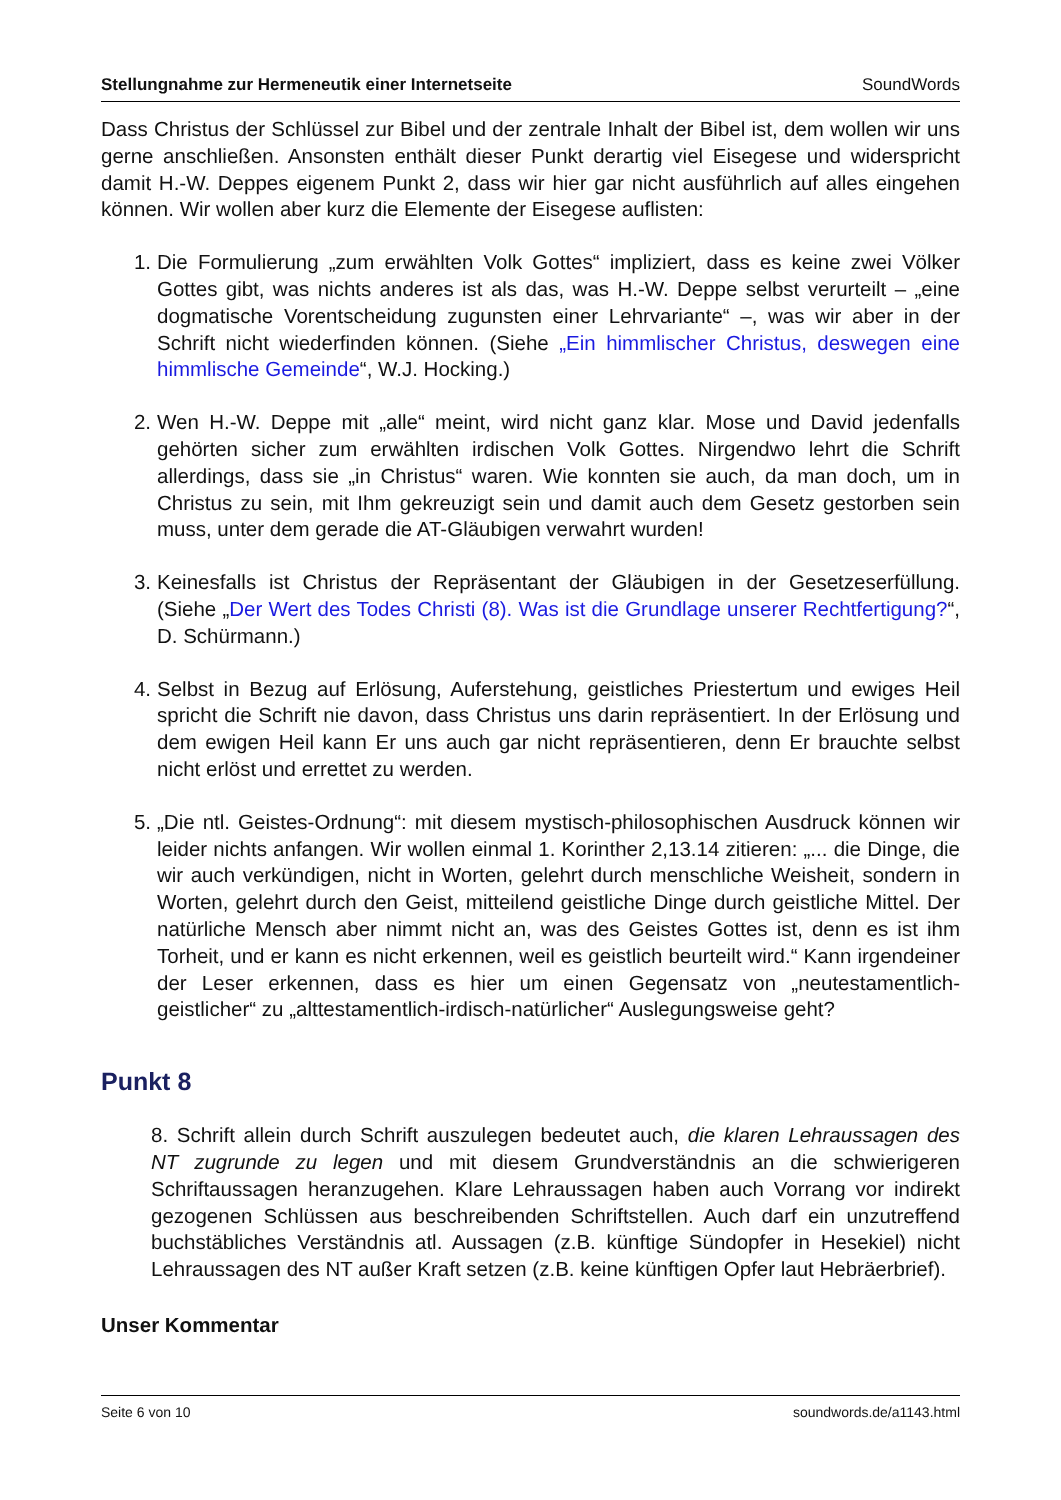Stellungnahme zur Hermeneutik einer Internetseite SoundWords
Dass Christus der Schlüssel zur Bibel und der zentrale Inhalt der Bibel ist, dem wollen wir uns gerne anschließen. Ansonsten enthält dieser Punkt derartig viel Eisegese und widerspricht damit H.-W. Deppes eigenem Punkt 2, dass wir hier gar nicht ausführlich auf alles eingehen können. Wir wollen aber kurz die Elemente der Eisegese auflisten:
1. Die Formulierung „zum erwählten Volk Gottes“ impliziert, dass es keine zwei Völker Gottes gibt, was nichts anderes ist als das, was H.-W. Deppe selbst verurteilt – „eine dogmatische Vorentscheidung zugunsten einer Lehrvariante“ –, was wir aber in der Schrift nicht wiederfinden können. (Siehe „Ein himmlischer Christus, deswegen eine himmlische Gemeinde“, W.J. Hocking.)
2. Wen H.-W. Deppe mit „alle“ meint, wird nicht ganz klar. Mose und David jedenfalls gehörten sicher zum erwählten irdischen Volk Gottes. Nirgendwo lehrt die Schrift allerdings, dass sie „in Christus“ waren. Wie konnten sie auch, da man doch, um in Christus zu sein, mit Ihm gekreuzigt sein und damit auch dem Gesetz gestorben sein muss, unter dem gerade die AT-Gläubigen verwahrt wurden!
3. Keinesfalls ist Christus der Repräsentant der Gläubigen in der Gesetzeserfüllung. (Siehe „Der Wert des Todes Christi (8). Was ist die Grundlage unserer Rechtfertigung?“, D. Schürmann.)
4. Selbst in Bezug auf Erlösung, Auferstehung, geistliches Priestertum und ewiges Heil spricht die Schrift nie davon, dass Christus uns darin repräsentiert. In der Erlösung und dem ewigen Heil kann Er uns auch gar nicht repräsentieren, denn Er brauchte selbst nicht erlöst und errettet zu werden.
5. „Die ntl. Geistes-Ordnung“: mit diesem mystisch-philosophischen Ausdruck können wir leider nichts anfangen. Wir wollen einmal 1. Korinther 2,13.14 zitieren: „... die Dinge, die wir auch verkündigen, nicht in Worten, gelehrt durch menschliche Weisheit, sondern in Worten, gelehrt durch den Geist, mitteilend geistliche Dinge durch geistliche Mittel. Der natürliche Mensch aber nimmt nicht an, was des Geistes Gottes ist, denn es ist ihm Torheit, und er kann es nicht erkennen, weil es geistlich beurteilt wird.“ Kann irgendeiner der Leser erkennen, dass es hier um einen Gegensatz von „neutestamentlich-geistlicher“ zu „alttestamentlich-irdisch-natürlicher“ Auslegungsweise geht?
Punkt 8
8. Schrift allein durch Schrift auszulegen bedeutet auch, die klaren Lehraussagen des NT zugrunde zu legen und mit diesem Grundverständnis an die schwierigeren Schriftaussagen heranzugehen. Klare Lehraussagen haben auch Vorrang vor indirekt gezogenen Schlüssen aus beschreibenden Schriftstellen. Auch darf ein unzutreffend buchstäbliches Verständnis atl. Aussagen (z.B. künftige Sündopfer in Hesekiel) nicht Lehraussagen des NT außer Kraft setzen (z.B. keine künftigen Opfer laut Hebräerbrief).
Unser Kommentar
Seite 6 von 10 soundwords.de/a1143.html